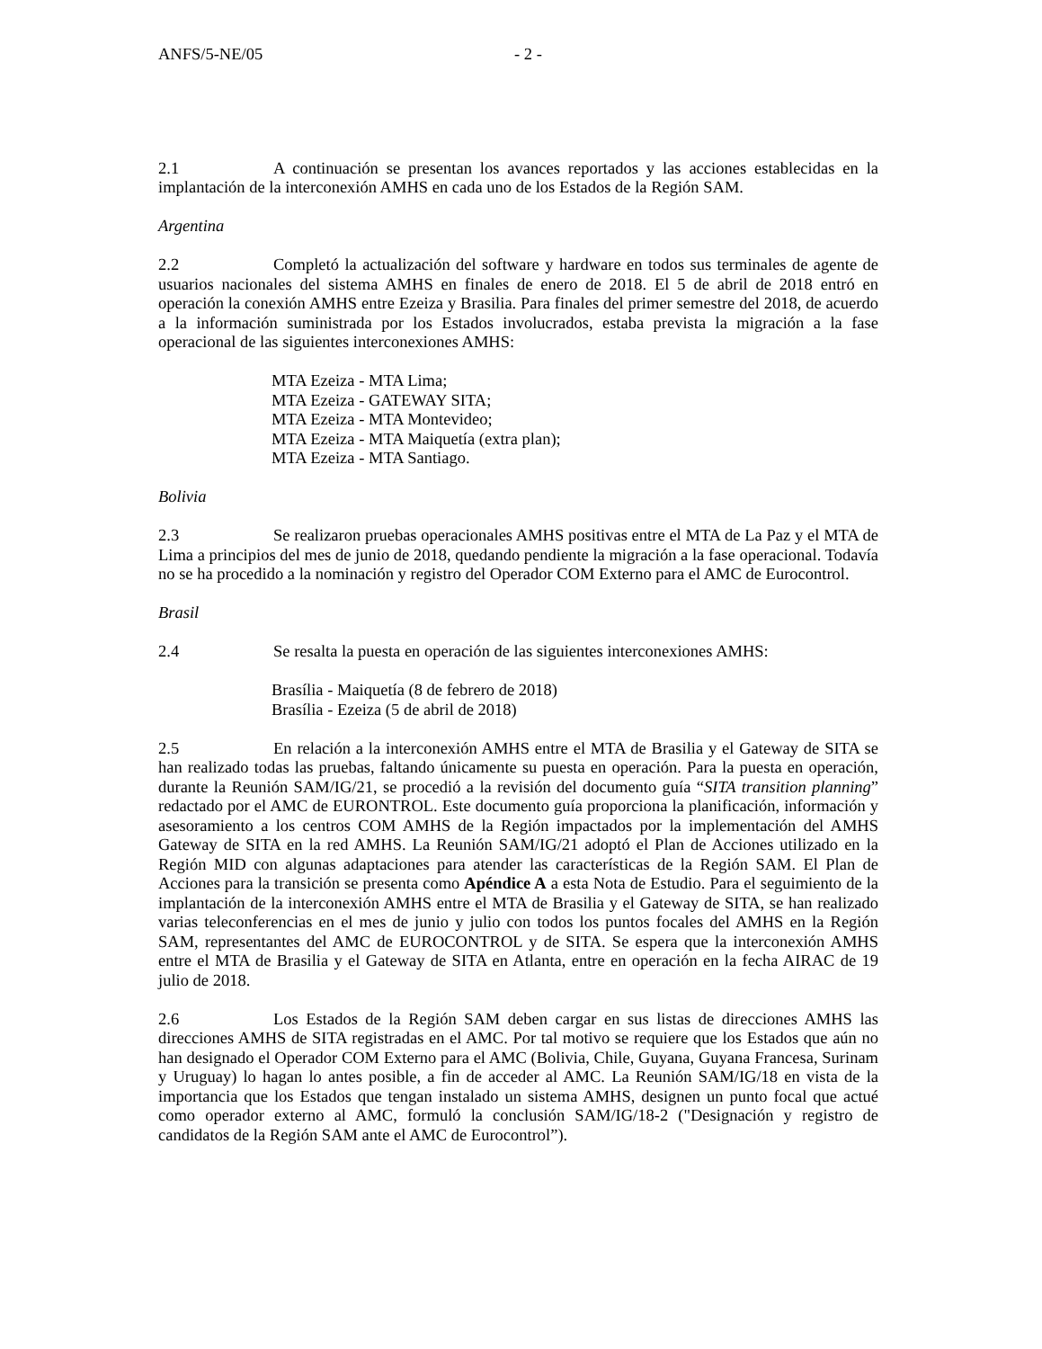ANFS/5-NE/05 - 2 -
2.1 A continuación se presentan los avances reportados y las acciones establecidas en la implantación de la interconexión AMHS en cada uno de los Estados de la Región SAM.
Argentina
2.2 Completó la actualización del software y hardware en todos sus terminales de agente de usuarios nacionales del sistema AMHS en finales de enero de 2018. El 5 de abril de 2018 entró en operación la conexión AMHS entre Ezeiza y Brasilia. Para finales del primer semestre del 2018, de acuerdo a la información suministrada por los Estados involucrados, estaba prevista la migración a la fase operacional de las siguientes interconexiones AMHS:
MTA Ezeiza - MTA Lima;
MTA Ezeiza - GATEWAY SITA;
MTA Ezeiza - MTA Montevideo;
MTA Ezeiza - MTA Maiquetía (extra plan);
MTA Ezeiza - MTA Santiago.
Bolivia
2.3 Se realizaron pruebas operacionales AMHS positivas entre el MTA de La Paz y el MTA de Lima a principios del mes de junio de 2018, quedando pendiente la migración a la fase operacional. Todavía no se ha procedido a la nominación y registro del Operador COM Externo para el AMC de Eurocontrol.
Brasil
2.4 Se resalta la puesta en operación de las siguientes interconexiones AMHS:
Brasília - Maiquetía (8 de febrero de 2018)
Brasília - Ezeiza (5 de abril de 2018)
2.5 En relación a la interconexión AMHS entre el MTA de Brasilia y el Gateway de SITA se han realizado todas las pruebas, faltando únicamente su puesta en operación. Para la puesta en operación, durante la Reunión SAM/IG/21, se procedió a la revisión del documento guía “SITA transition planning” redactado por el AMC de EURONTROL. Este documento guía proporciona la planificación, información y asesoramiento a los centros COM AMHS de la Región impactados por la implementación del AMHS Gateway de SITA en la red AMHS. La Reunión SAM/IG/21 adoptó el Plan de Acciones utilizado en la Región MID con algunas adaptaciones para atender las características de la Región SAM. El Plan de Acciones para la transición se presenta como Apéndice A a esta Nota de Estudio. Para el seguimiento de la implantación de la interconexión AMHS entre el MTA de Brasilia y el Gateway de SITA, se han realizado varias teleconferencias en el mes de junio y julio con todos los puntos focales del AMHS en la Región SAM, representantes del AMC de EUROCONTROL y de SITA. Se espera que la interconexión AMHS entre el MTA de Brasilia y el Gateway de SITA en Atlanta, entre en operación en la fecha AIRAC de 19 julio de 2018.
2.6 Los Estados de la Región SAM deben cargar en sus listas de direcciones AMHS las direcciones AMHS de SITA registradas en el AMC. Por tal motivo se requiere que los Estados que aún no han designado el Operador COM Externo para el AMC (Bolivia, Chile, Guyana, Guyana Francesa, Surinam y Uruguay) lo hagan lo antes posible, a fin de acceder al AMC. La Reunión SAM/IG/18 en vista de la importancia que los Estados que tengan instalado un sistema AMHS, designen un punto focal que actué como operador externo al AMC, formuló la conclusión SAM/IG/18-2 ("Designación y registro de candidatos de la Región SAM ante el AMC de Eurocontrol”).